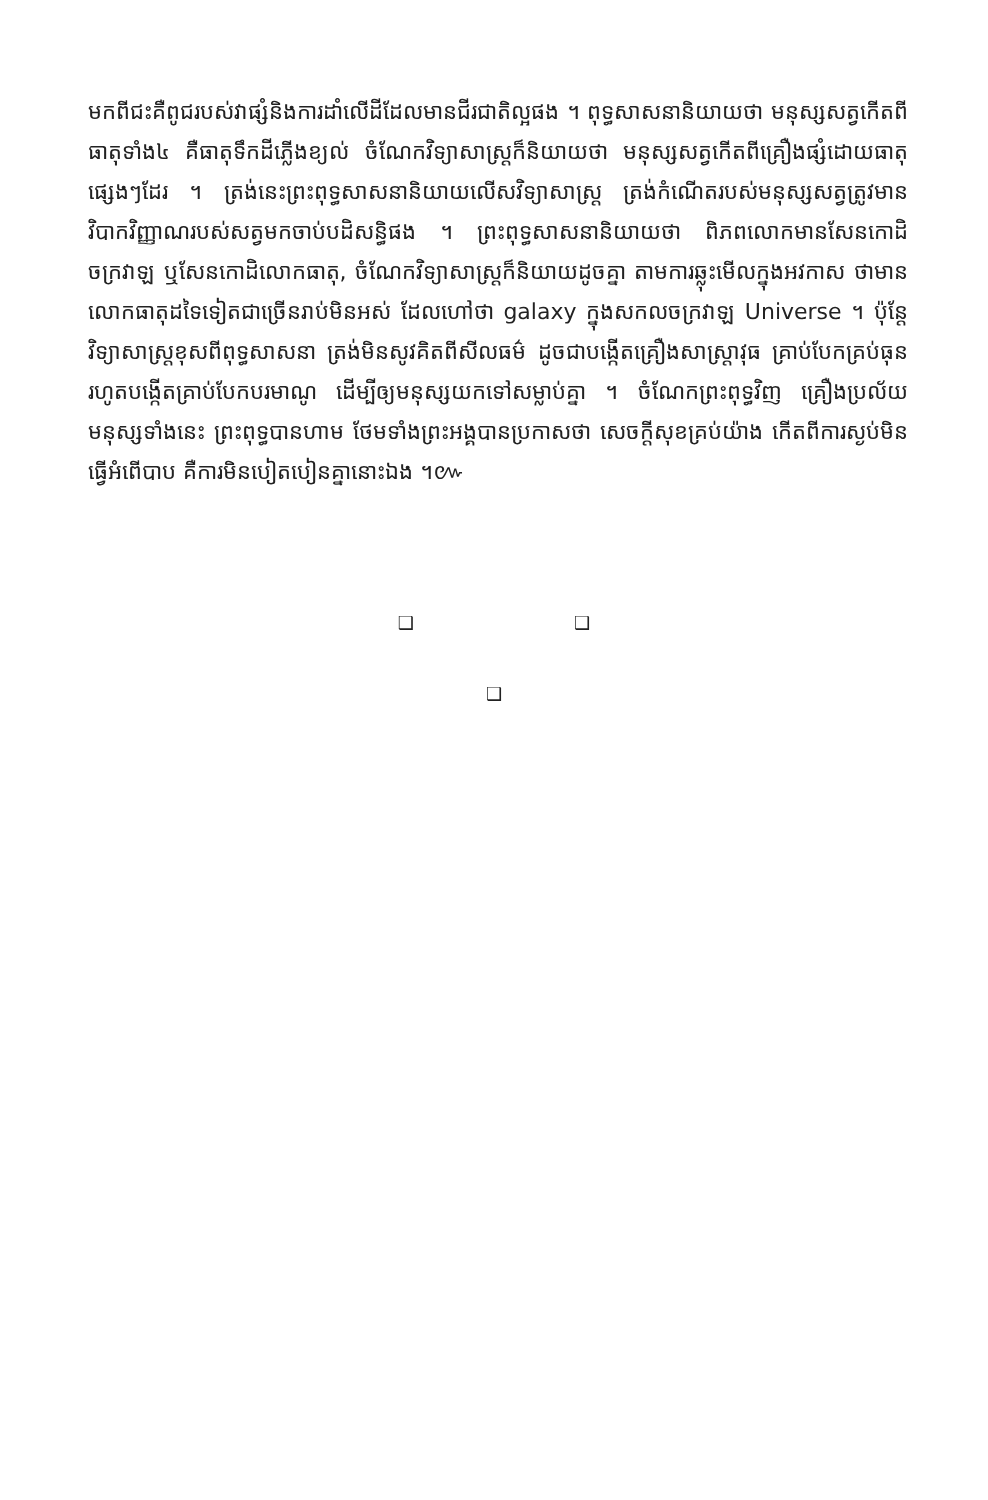មកពីជះគឺពូជរបស់វាផ្សំនិងការដាំលើដីដែលមានជីរជាតិល្អផង ។ ពុទ្ធសាសនានិយាយថា មនុស្សសត្វកើតពីធាតុទាំង៤ គឺធាតុទឹកដីភ្លើងខ្យល់ ចំណែកវិទ្យាសាស្ត្រក៏និយាយថា មនុស្សសត្វកើតពីគ្រឿងផ្សំដោយធាតុផ្សេងៗដែរ ។ ត្រង់នេះព្រះពុទ្ធសាសនានិយាយលើសវិទ្យាសាស្ត្រ ត្រង់កំណើតរបស់មនុស្សសត្វត្រូវមាន វិបាកវិញ្ញាណរបស់សត្វមកចាប់បដិសន្ធិផង ។ ព្រះពុទ្ធសាសនានិយាយថា ពិភពលោកមានសែនកោដិចក្រវាឡ ឬសែនកោដិលោកធាតុ, ចំណែកវិទ្យាសាស្ត្រក៏និយាយដូចគ្នា តាមការឆ្លុះមើលក្នុងអវកាស ថាមានលោកធាតុដទៃទៀតជាច្រើនរាប់មិនអស់ ដែលហៅថា galaxy ក្នុងសកលចក្រវាឡ Universe ។ ប៉ុន្តែវិទ្យាសាស្ត្រខុសពីពុទ្ធសាសនា ត្រង់មិនសូវគិតពីសីលធម៌ ដូចជាបង្កើតគ្រឿងសាស្ត្រាវុធ គ្រាប់បែកគ្រប់ធុន រហូតបង្កើតគ្រាប់បែកបរមាណូ ដើម្បីឲ្យមនុស្សយកទៅសម្លាប់គ្នា ។ ចំណែកព្រះពុទ្ធវិញ គ្រឿងប្រល័យមនុស្សទាំងនេះ ព្រះពុទ្ធបានហាម ថែមទាំងព្រះអង្គបានប្រកាសថា សេចក្តីសុខគ្រប់យ៉ាង កើតពីការស្ងប់មិនធ្វើអំពើបាប គឺការមិនបៀតបៀនគ្នានោះឯង ។៚
❑ ❑
❑